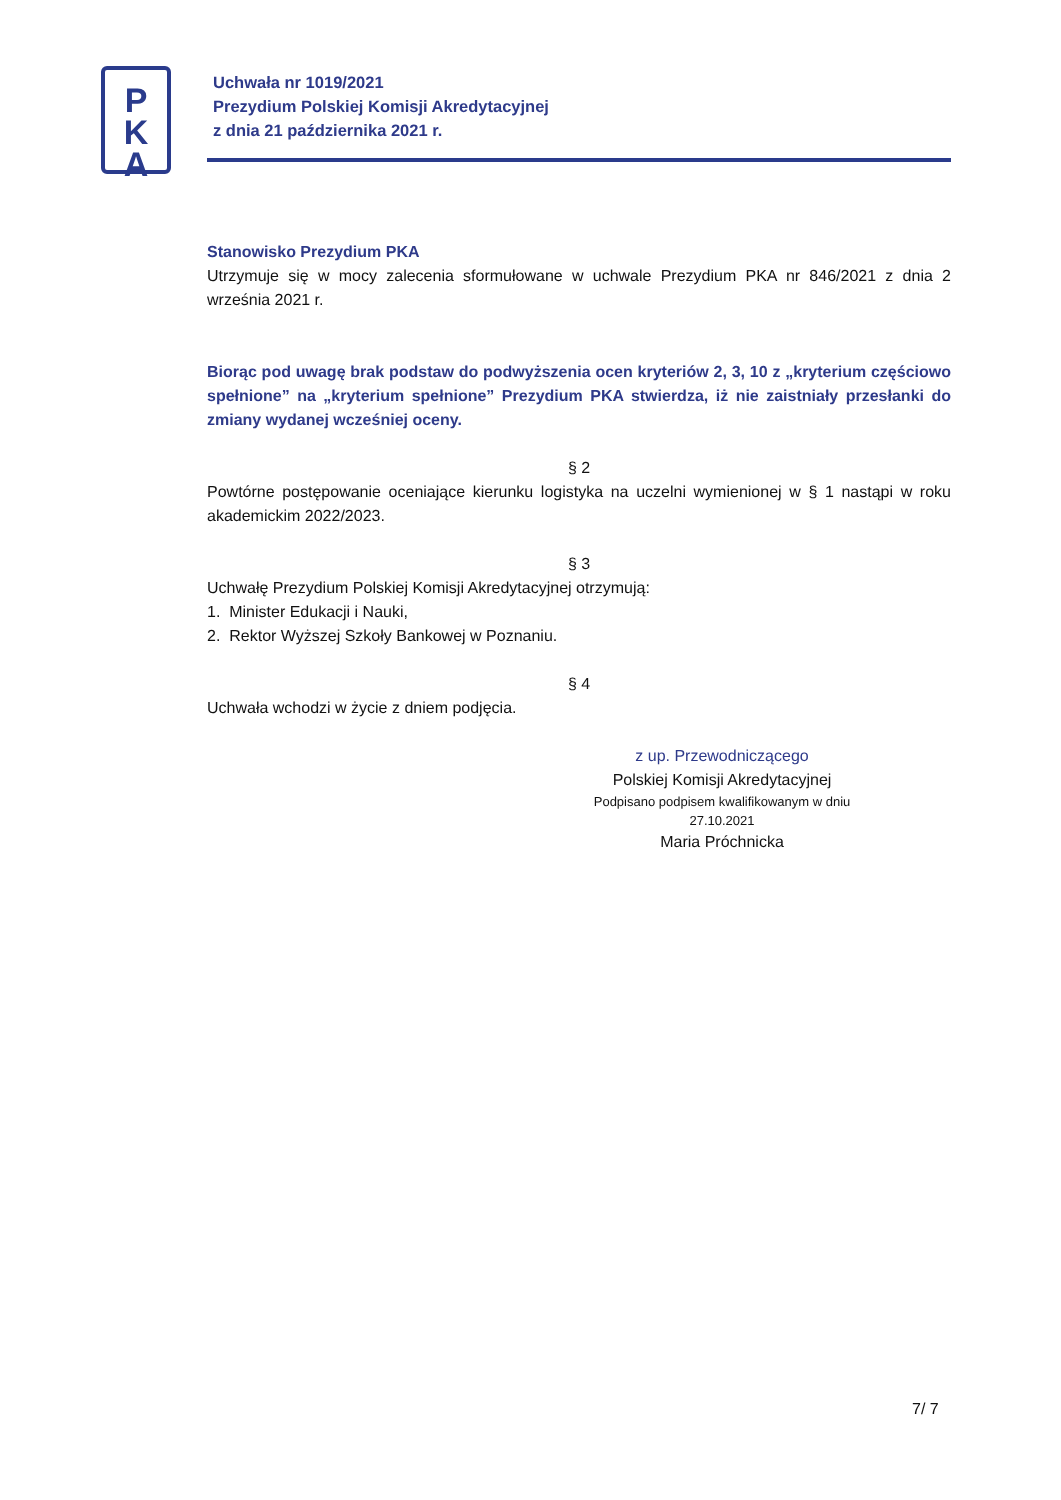P
K
A
Uchwała nr 1019/2021
Prezydium Polskiej Komisji Akredytacyjnej
z dnia 21 października 2021 r.
Stanowisko Prezydium PKA
Utrzymuje się w mocy zalecenia sformułowane w uchwale Prezydium PKA nr 846/2021 z dnia 2 września 2021 r.
Biorąc pod uwagę brak podstaw do podwyższenia ocen kryteriów 2, 3, 10 z „kryterium częściowo spełnione” na „kryterium spełnione” Prezydium PKA stwierdza, iż nie zaistniały przesłanki do zmiany wydanej wcześniej oceny.
§ 2
Powtórne postępowanie oceniające kierunku logistyka na uczelni wymienionej w § 1 nastąpi w roku akademickim 2022/2023.
§ 3
Uchwałę Prezydium Polskiej Komisji Akredytacyjnej otrzymują:
1. Minister Edukacji i Nauki,
2. Rektor Wyższej Szkoły Bankowej w Poznaniu.
§ 4
Uchwała wchodzi w życie z dniem podjęcia.
z up. Przewodniczącego
Polskiej Komisji Akredytacyjnej
Podpisano podpisem kwalifikowanym w dniu
27.10.2021
Maria Próchnicka
7/ 7